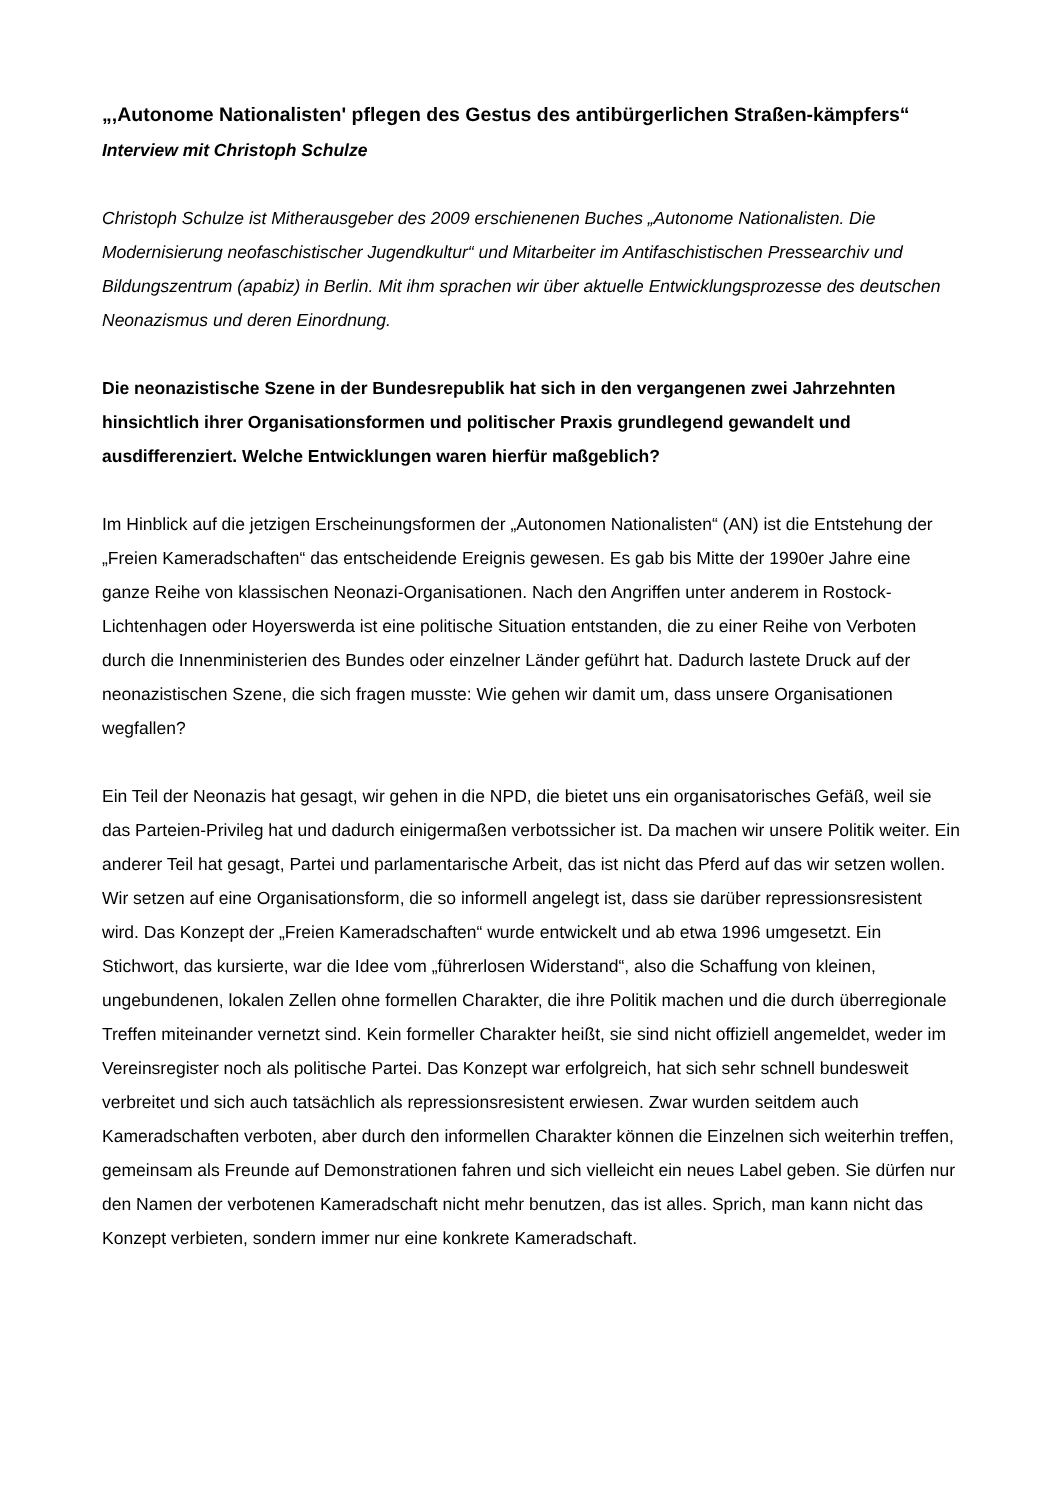„‚Autonome Nationalisten' pflegen des Gestus des antibürgerlichen Straßen-kämpfers“
Interview mit Christoph Schulze
Christoph Schulze ist Mitherausgeber des 2009 erschienenen Buches „Autonome Nationalisten. Die Modernisierung neofaschistischer Jugendkultur“ und Mitarbeiter im Antifaschistischen Pressearchiv und Bildungszentrum (apabiz) in Berlin. Mit ihm sprachen wir über aktuelle Entwicklungsprozesse des deutschen Neonazismus und deren Einordnung.
Die neonazistische Szene in der Bundesrepublik hat sich in den vergangenen zwei Jahrzehnten hinsichtlich ihrer Organisationsformen und politischer Praxis grundlegend gewandelt und ausdifferenziert. Welche Entwicklungen waren hierfür maßgeblich?
Im Hinblick auf die jetzigen Erscheinungsformen der „Autonomen Nationalisten“ (AN) ist die Entstehung der „Freien Kameradschaften“ das entscheidende Ereignis gewesen. Es gab bis Mitte der 1990er Jahre eine ganze Reihe von klassischen Neonazi-Organisationen. Nach den Angriffen unter anderem in Rostock-Lichtenhagen oder Hoyerswerda ist eine politische Situation entstanden, die zu einer Reihe von Verboten durch die Innenministerien des Bundes oder einzelner Länder geführt hat. Dadurch lastete Druck auf der neonazistischen Szene, die sich fragen musste: Wie gehen wir damit um, dass unsere Organisationen wegfallen?
Ein Teil der Neonazis hat gesagt, wir gehen in die NPD, die bietet uns ein organisatorisches Gefäß, weil sie das Parteien-Privileg hat und dadurch einigermaßen verbotssicher ist. Da machen wir unsere Politik weiter. Ein anderer Teil hat gesagt, Partei und parlamentarische Arbeit, das ist nicht das Pferd auf das wir setzen wollen. Wir setzen auf eine Organisationsform, die so informell angelegt ist, dass sie darüber repressionsresistent wird. Das Konzept der „Freien Kameradschaften“ wurde entwickelt und ab etwa 1996 umgesetzt. Ein Stichwort, das kursierte, war die Idee vom „führerlosen Widerstand“, also die Schaffung von kleinen, ungebundenen, lokalen Zellen ohne formellen Charakter, die ihre Politik machen und die durch überregionale Treffen miteinander vernetzt sind. Kein formeller Charakter heißt, sie sind nicht offiziell angemeldet, weder im Vereinsregister noch als politische Partei. Das Konzept war erfolgreich, hat sich sehr schnell bundesweit verbreitet und sich auch tatsächlich als repressionsresistent erwiesen. Zwar wurden seitdem auch Kameradschaften verboten, aber durch den informellen Charakter können die Einzelnen sich weiterhin treffen, gemeinsam als Freunde auf Demonstrationen fahren und sich vielleicht ein neues Label geben. Sie dürfen nur den Namen der verbotenen Kameradschaft nicht mehr benutzen, das ist alles. Sprich, man kann nicht das Konzept verbieten, sondern immer nur eine konkrete Kameradschaft.